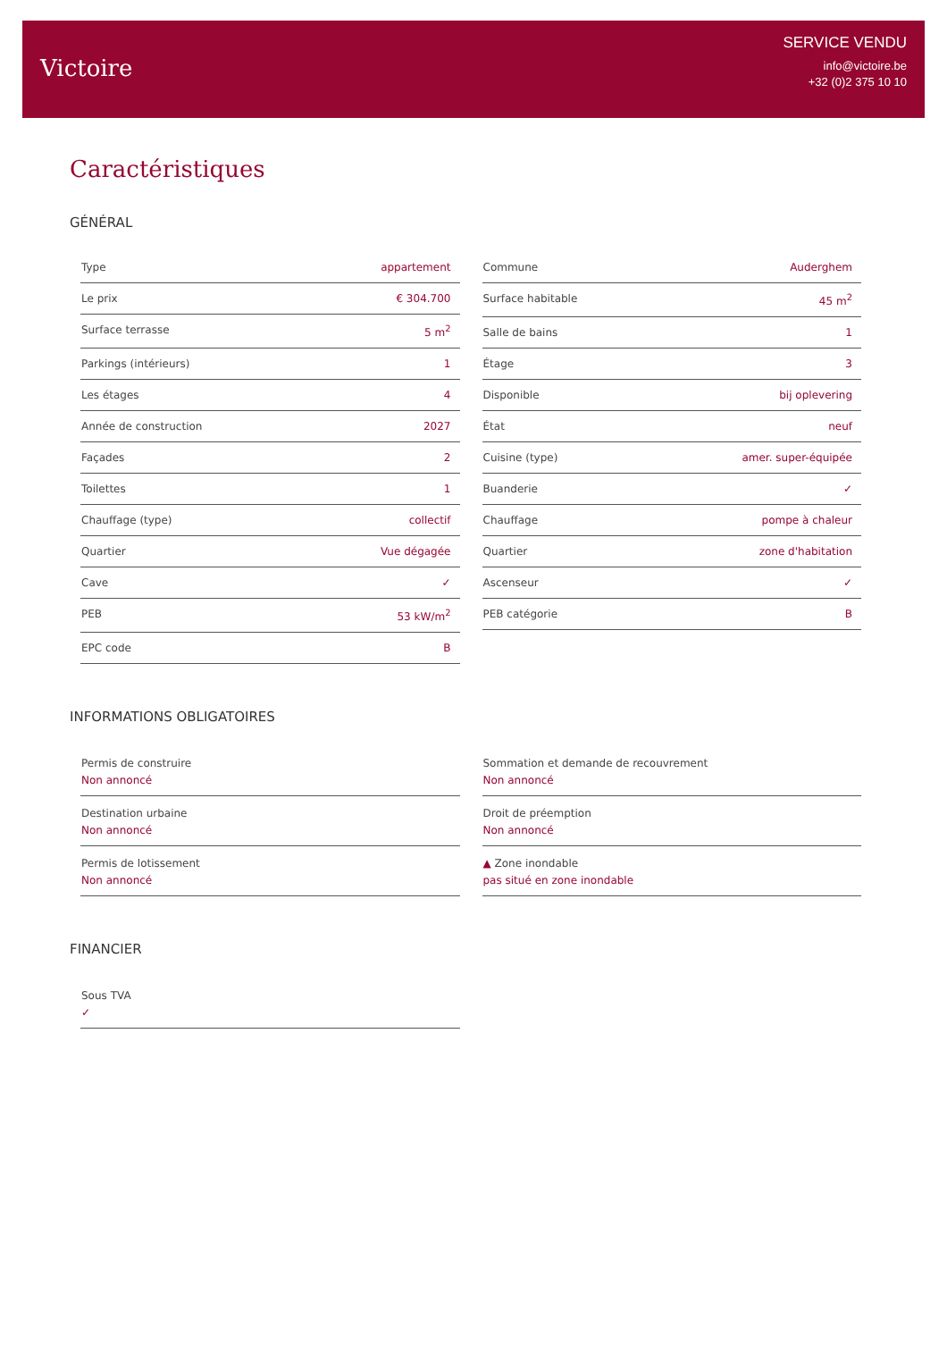Victoire
SERVICE VENDU
info@victoire.be
+32 (0)2 375 10 10
Caractéristiques
GÉNÉRAL
Type appartement
Le prix € 304.700
Surface terrasse 5 m<sup>2</sup>
Parkings (intérieurs) 1
Les étages 4
Année de construction 2027
Façades 2
Toilettes 1
Chauffage (type) collectif
Quartier Vue dégagée
Cave ✓
PEB 53 kW/m<sup>2</sup>
EPC code B
Commune Auderghem
Surface habitable 45 m<sup>2</sup>
Salle de bains 1
Étage 3
Disponible bij oplevering
État neuf
Cuisine (type) amer. super-équipée
Buanderie ✓
Chauffage pompe à chaleur
Quartier zone d'habitation
Ascenseur ✓
PEB catégorie B
INFORMATIONS OBLIGATOIRES
Permis de construire
Non annoncé
Destination urbaine
Non annoncé
Permis de lotissement
Non annoncé
Sommation et demande de recouvrement
Non annoncé
Droit de préemption
Non annoncé
▲ Zone inondable
pas situé en zone inondable
FINANCIER
Sous TVA
✓